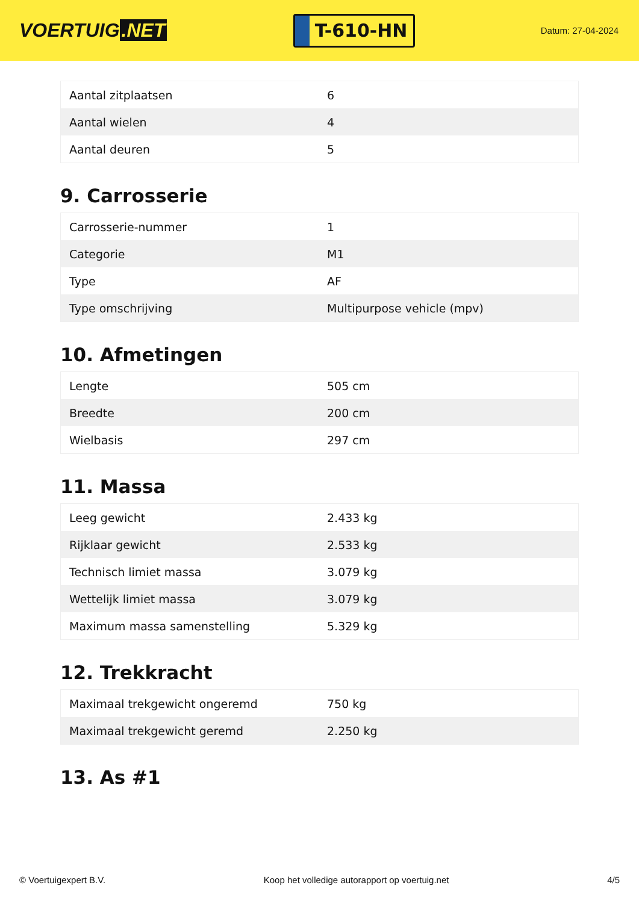VOERTUIG.NET
T-610-HN
Datum: 27-04-2024
| Aantal zitplaatsen | 6 |
| Aantal wielen | 4 |
| Aantal deuren | 5 |
9. Carrosserie
| Carrosserie-nummer | 1 |
| Categorie | M1 |
| Type | AF |
| Type omschrijving | Multipurpose vehicle (mpv) |
10. Afmetingen
| Lengte | 505 cm |
| Breedte | 200 cm |
| Wielbasis | 297 cm |
11. Massa
| Leeg gewicht | 2.433 kg |
| Rijklaar gewicht | 2.533 kg |
| Technisch limiet massa | 3.079 kg |
| Wettelijk limiet massa | 3.079 kg |
| Maximum massa samenstelling | 5.329 kg |
12. Trekkracht
| Maximaal trekgewicht ongeremd | 750 kg |
| Maximaal trekgewicht geremd | 2.250 kg |
13. As #1
© Voertuigexpert B.V. Koop het volledige autorapport op voertuig.net 4/5